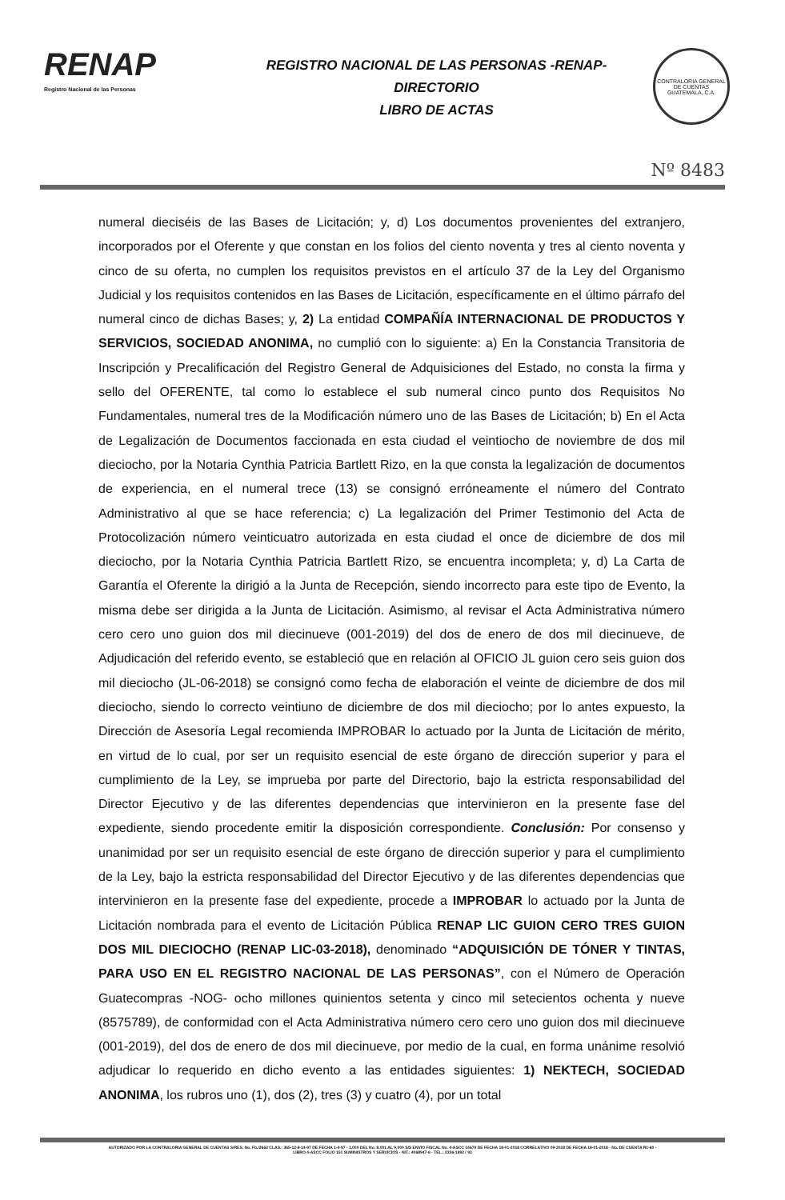RENAP
Registro Nacional de las Personas
REGISTRO NACIONAL DE LAS PERSONAS -RENAP-
DIRECTORIO
LIBRO DE ACTAS
CONTRALORIA GENERAL DE CUENTAS GUATEMALA, C.A.
Nº 8483
numeral dieciséis de las Bases de Licitación; y, d) Los documentos provenientes del extranjero, incorporados por el Oferente y que constan en los folios del ciento noventa y tres al ciento noventa y cinco de su oferta, no cumplen los requisitos previstos en el artículo 37 de la Ley del Organismo Judicial y los requisitos contenidos en las Bases de Licitación, específicamente en el último párrafo del numeral cinco de dichas Bases; y, 2) La entidad COMPAÑÍA INTERNACIONAL DE PRODUCTOS Y SERVICIOS, SOCIEDAD ANONIMA, no cumplió con lo siguiente: a) En la Constancia Transitoria de Inscripción y Precalificación del Registro General de Adquisiciones del Estado, no consta la firma y sello del OFERENTE, tal como lo establece el sub numeral cinco punto dos Requisitos No Fundamentales, numeral tres de la Modificación número uno de las Bases de Licitación; b) En el Acta de Legalización de Documentos faccionada en esta ciudad el veintiocho de noviembre de dos mil dieciocho, por la Notaria Cynthia Patricia Bartlett Rizo, en la que consta la legalización de documentos de experiencia, en el numeral trece (13) se consignó erróneamente el número del Contrato Administrativo al que se hace referencia; c) La legalización del Primer Testimonio del Acta de Protocolización número veinticuatro autorizada en esta ciudad el once de diciembre de dos mil dieciocho, por la Notaria Cynthia Patricia Bartlett Rizo, se encuentra incompleta; y, d) La Carta de Garantía el Oferente la dirigió a la Junta de Recepción, siendo incorrecto para este tipo de Evento, la misma debe ser dirigida a la Junta de Licitación. Asimismo, al revisar el Acta Administrativa número cero cero uno guion dos mil diecinueve (001-2019) del dos de enero de dos mil diecinueve, de Adjudicación del referido evento, se estableció que en relación al OFICIO JL guion cero seis guion dos mil dieciocho (JL-06-2018) se consignó como fecha de elaboración el veinte de diciembre de dos mil dieciocho, siendo lo correcto veintiuno de diciembre de dos mil dieciocho; por lo antes expuesto, la Dirección de Asesoría Legal recomienda IMPROBAR lo actuado por la Junta de Licitación de mérito, en virtud de lo cual, por ser un requisito esencial de este órgano de dirección superior y para el cumplimiento de la Ley, se imprueba por parte del Directorio, bajo la estricta responsabilidad del Director Ejecutivo y de las diferentes dependencias que intervinieron en la presente fase del expediente, siendo procedente emitir la disposición correspondiente. Conclusión: Por consenso y unanimidad por ser un requisito esencial de este órgano de dirección superior y para el cumplimiento de la Ley, bajo la estricta responsabilidad del Director Ejecutivo y de las diferentes dependencias que intervinieron en la presente fase del expediente, procede a IMPROBAR lo actuado por la Junta de Licitación nombrada para el evento de Licitación Pública RENAP LIC GUION CERO TRES GUION DOS MIL DIECIOCHO (RENAP LIC-03-2018), denominado “ADQUISICIÓN DE TÓNER Y TINTAS, PARA USO EN EL REGISTRO NACIONAL DE LAS PERSONAS”, con el Número de Operación Guatecompras -NOG- ocho millones quinientos setenta y cinco mil setecientos ochenta y nueve (8575789), de conformidad con el Acta Administrativa número cero cero uno guion dos mil diecinueve (001-2019), del dos de enero de dos mil diecinueve, por medio de la cual, en forma unánime resolvió adjudicar lo requerido en dicho evento a las entidades siguientes: 1) NEKTECH, SOCIEDAD ANONIMA, los rubros uno (1), dos (2), tres (3) y cuatro (4), por un total
AUTORIZADO POR LA CONTRALORIA GENERAL DE CUENTAS S/RES. No. Fb./2662 CLAS.: 365-12-8-14-97 DE FECHA 1-4-97 - 1,000 DEL No. 8,001 AL 9,000 S/S ENVIO FISCAL No. 4-ASCC 14679 DE FECHA 18-01-2018 CORRELATIVO 09-2018 DE FECHA 18-01-2018 - No. DE CUENTA R1-60 -
LIBRO 4-ASCC FOLIO 151 SUMINISTROS Y SERVICIOS - NIT.: 4068947-6 - TEL.: 2336-1892 / 93